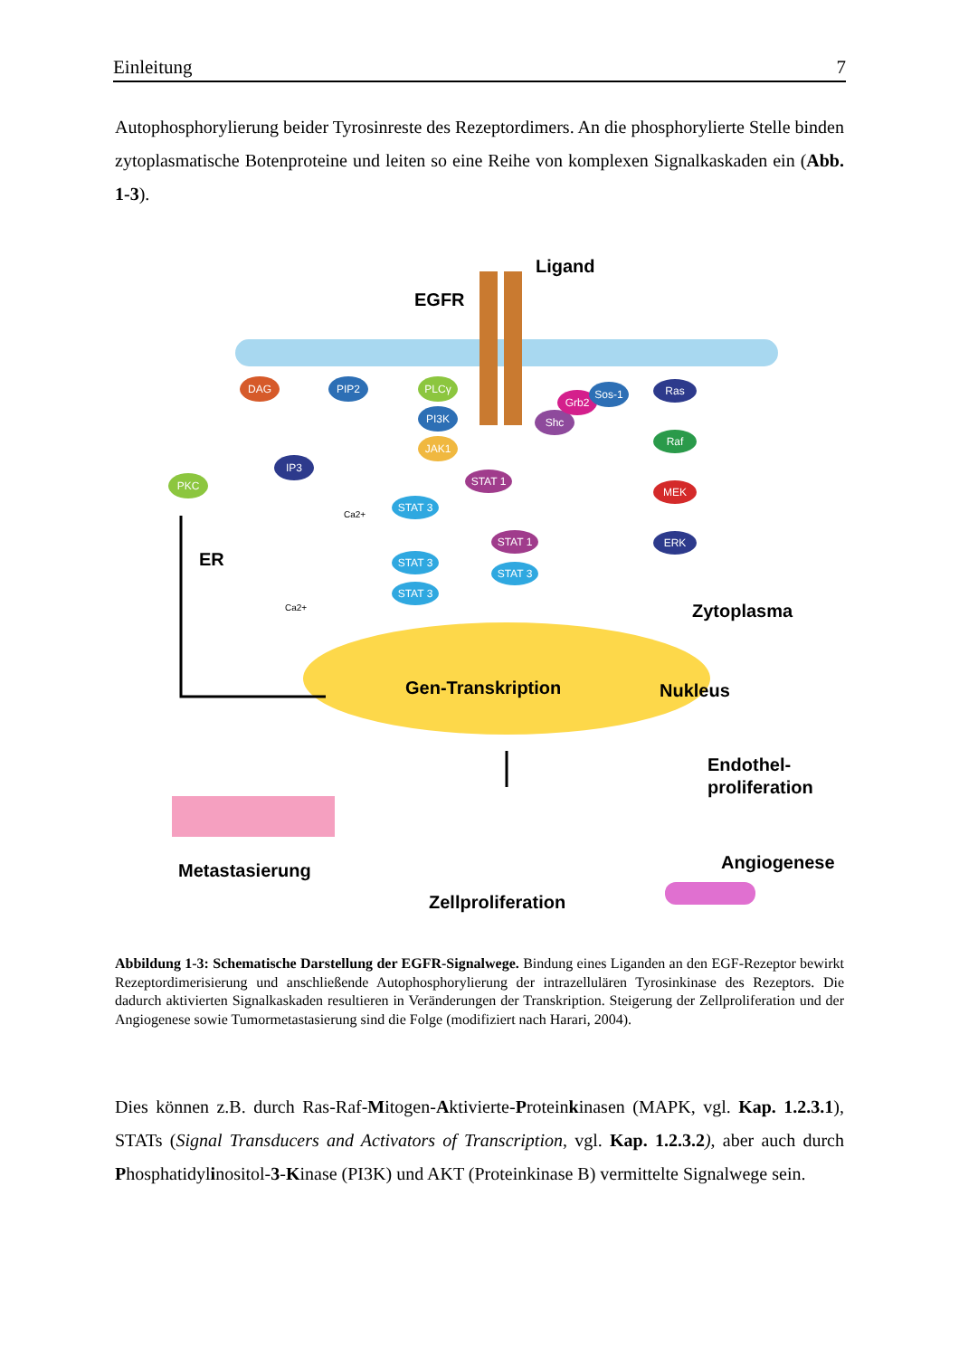Einleitung 7
Autophosphorylierung beider Tyrosinreste des Rezeptordimers. An die phosphorylierte Stelle binden zytoplasmatische Botenproteine und leiten so eine Reihe von komplexen Signalkaskaden ein (Abb. 1-3).
DAG
PIP2
PLCγ
PI3K
JAK1
IP3
PKC
STAT 1
STAT 3
STAT 3
STAT 3
STAT 1
STAT 3
Shc
Grb2
Sos-1
Ras
Raf
MEK
ERK
Ca2+
Ca2+
Ligand
EGFR
ER
Zytoplasma
Gen-Transkription
Nukleus
Endothel-
proliferation
Angiogenese
Metastasierung
Zellproliferation
Abbildung 1-3: Schematische Darstellung der EGFR-Signalwege. Bindung eines Liganden an den EGF-Rezeptor bewirkt Rezeptordimerisierung und anschließende Autophosphorylierung der intrazellulären Tyrosinkinase des Rezeptors. Die dadurch aktivierten Signalkaskaden resultieren in Veränderungen der Transkription. Steigerung der Zellproliferation und der Angiogenese sowie Tumormetastasierung sind die Folge (modifiziert nach Harari, 2004).
Dies können z.B. durch Ras-Raf-Mitogen-Aktivierte-Proteinkinasen (MAPK, vgl. Kap. 1.2.3.1), STATs (Signal Transducers and Activators of Transcription, vgl. Kap. 1.2.3.2), aber auch durch Phosphatidylinositol-3-Kinase (PI3K) und AKT (Proteinkinase B) vermittelte Signalwege sein.